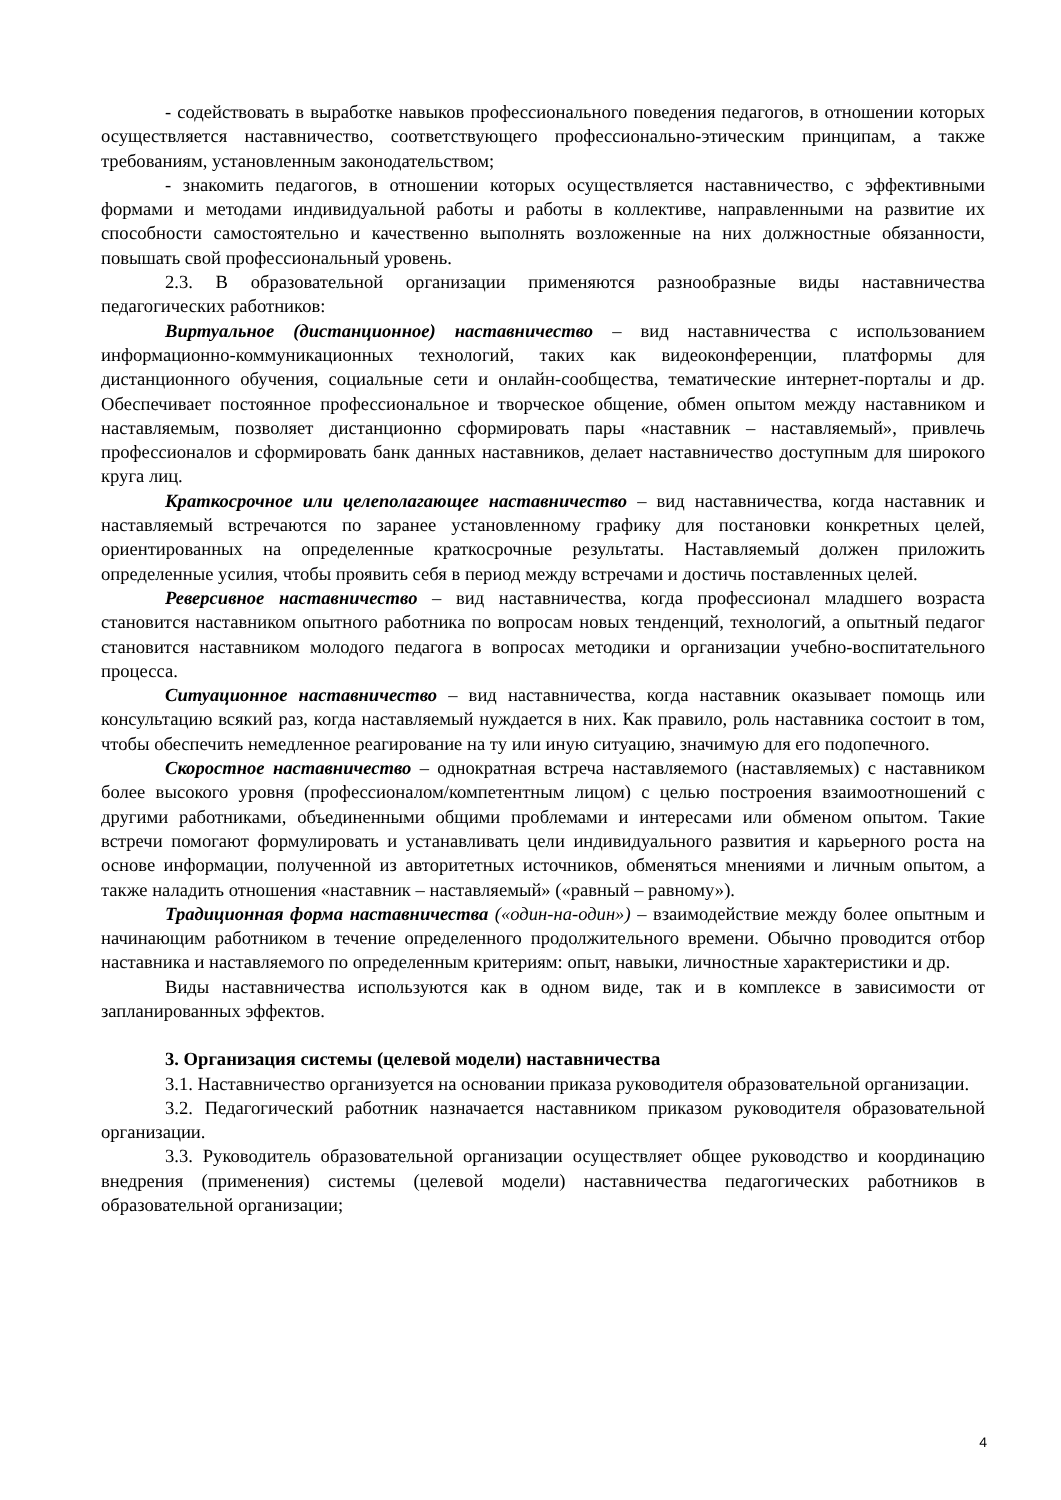- содействовать в выработке навыков профессионального поведения педагогов, в отношении которых осуществляется наставничество, соответствующего профессионально-этическим принципам, а также требованиям, установленным законодательством;
- знакомить педагогов, в отношении которых осуществляется наставничество, с эффективными формами и методами индивидуальной работы и работы в коллективе, направленными на развитие их способности самостоятельно и качественно выполнять возложенные на них должностные обязанности, повышать свой профессиональный уровень.
2.3. В образовательной организации применяются разнообразные виды наставничества педагогических работников:
Виртуальное (дистанционное) наставничество – вид наставничества с использованием информационно-коммуникационных технологий, таких как видеоконференции, платформы для дистанционного обучения, социальные сети и онлайн-сообщества, тематические интернет-порталы и др. Обеспечивает постоянное профессиональное и творческое общение, обмен опытом между наставником и наставляемым, позволяет дистанционно сформировать пары «наставник – наставляемый», привлечь профессионалов и сформировать банк данных наставников, делает наставничество доступным для широкого круга лиц.
Краткосрочное или целеполагающее наставничество – вид наставничества, когда наставник и наставляемый встречаются по заранее установленному графику для постановки конкретных целей, ориентированных на определенные краткосрочные результаты. Наставляемый должен приложить определенные усилия, чтобы проявить себя в период между встречами и достичь поставленных целей.
Реверсивное наставничество – вид наставничества, когда профессионал младшего возраста становится наставником опытного работника по вопросам новых тенденций, технологий, а опытный педагог становится наставником молодого педагога в вопросах методики и организации учебно-воспитательного процесса.
Ситуационное наставничество – вид наставничества, когда наставник оказывает помощь или консультацию всякий раз, когда наставляемый нуждается в них. Как правило, роль наставника состоит в том, чтобы обеспечить немедленное реагирование на ту или иную ситуацию, значимую для его подопечного.
Скоростное наставничество – однократная встреча наставляемого (наставляемых) с наставником более высокого уровня (профессионалом/компетентным лицом) с целью построения взаимоотношений с другими работниками, объединенными общими проблемами и интересами или обменом опытом. Такие встречи помогают формулировать и устанавливать цели индивидуального развития и карьерного роста на основе информации, полученной из авторитетных источников, обменяться мнениями и личным опытом, а также наладить отношения «наставник – наставляемый» («равный – равному»).
Традиционная форма наставничества («один-на-один») – взаимодействие между более опытным и начинающим работником в течение определенного продолжительного времени. Обычно проводится отбор наставника и наставляемого по определенным критериям: опыт, навыки, личностные характеристики и др.
Виды наставничества используются как в одном виде, так и в комплексе в зависимости от запланированных эффектов.
3. Организация системы (целевой модели) наставничества
3.1. Наставничество организуется на основании приказа руководителя образовательной организации.
3.2. Педагогический работник назначается наставником приказом руководителя образовательной организации.
3.3. Руководитель образовательной организации осуществляет общее руководство и координацию внедрения (применения) системы (целевой модели) наставничества педагогических работников в образовательной организации;
4